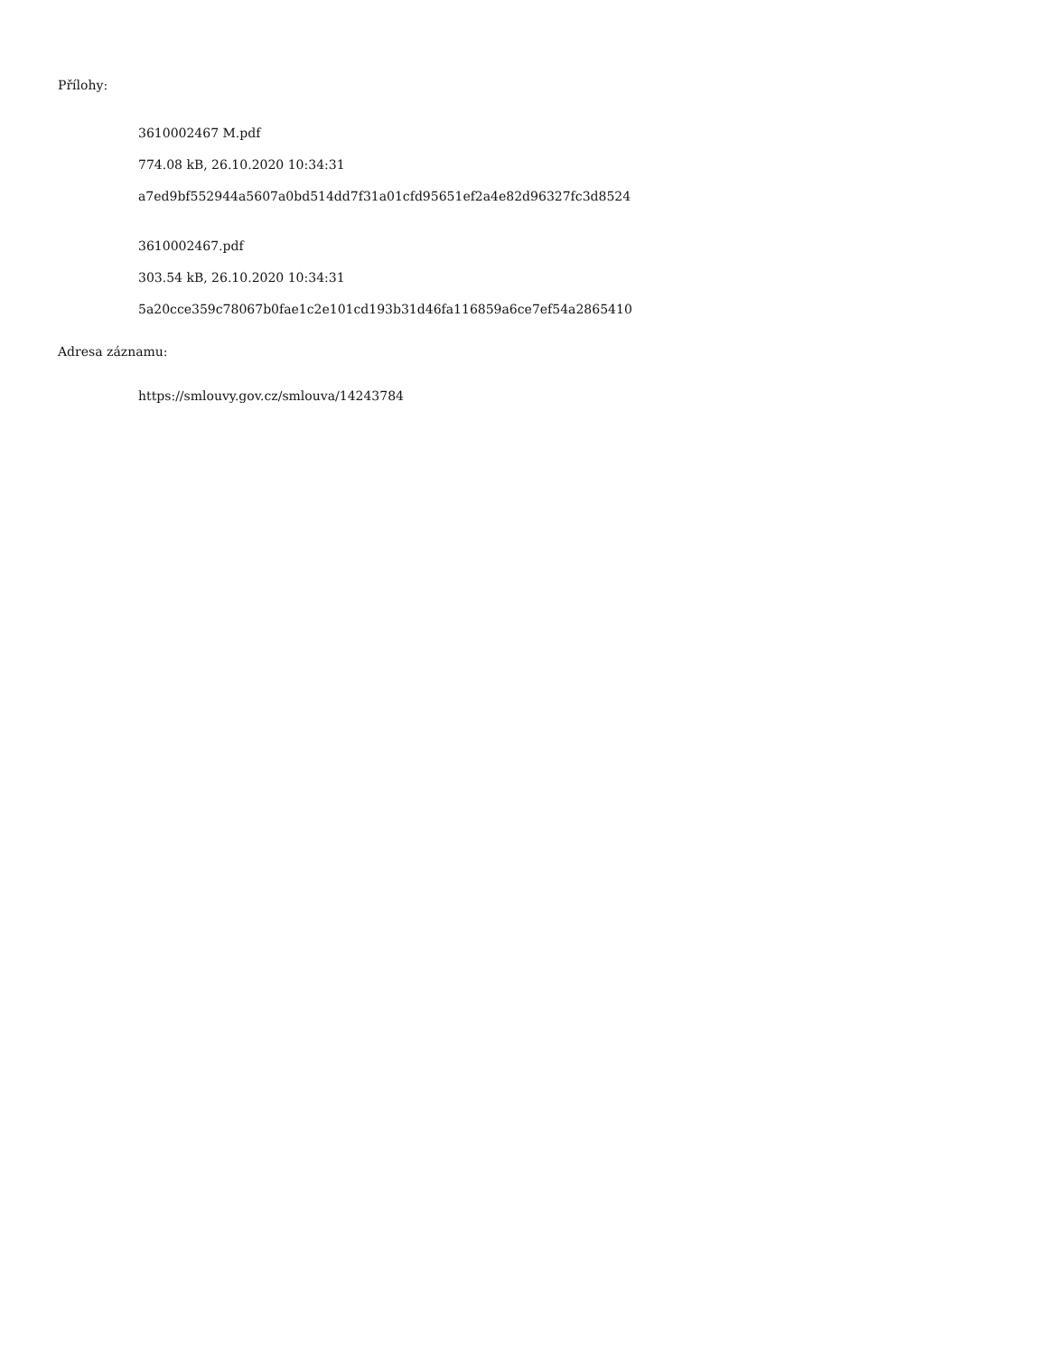Přílohy:
3610002467 M.pdf
774.08 kB, 26.10.2020 10:34:31
a7ed9bf552944a5607a0bd514dd7f31a01cfd95651ef2a4e82d96327fc3d8524
3610002467.pdf
303.54 kB, 26.10.2020 10:34:31
5a20cce359c78067b0fae1c2e101cd193b31d46fa116859a6ce7ef54a2865410
Adresa záznamu:
https://smlouvy.gov.cz/smlouva/14243784